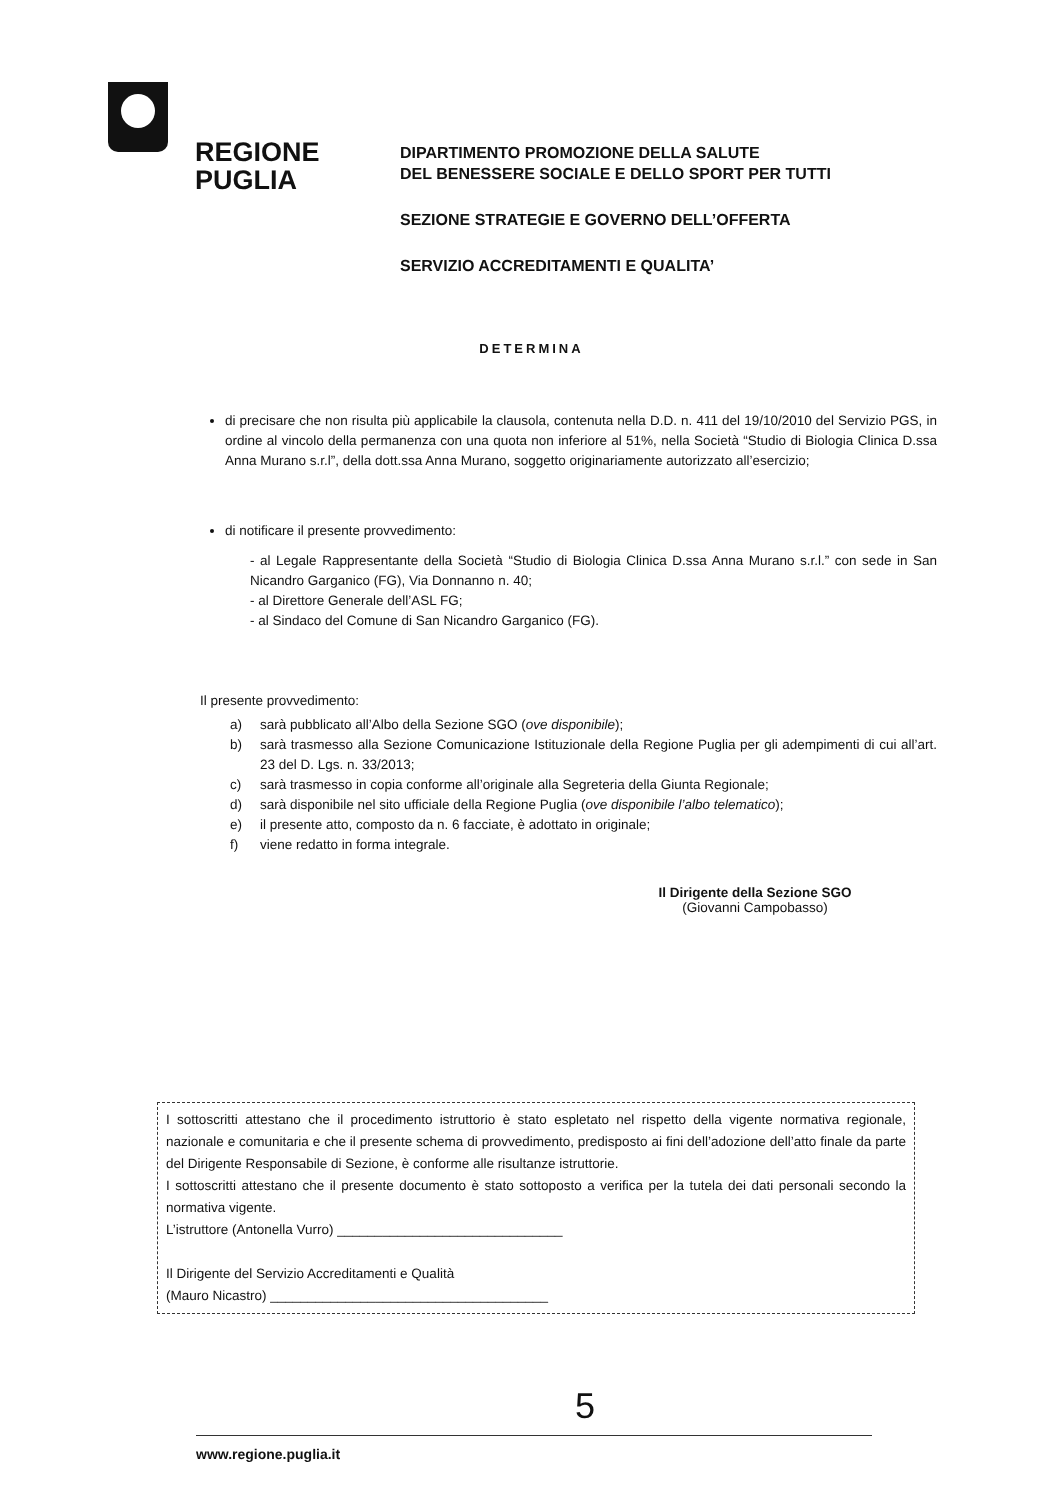REGIONE
PUGLIA
DIPARTIMENTO PROMOZIONE DELLA SALUTE
DEL BENESSERE SOCIALE E DELLO SPORT PER TUTTI
SEZIONE STRATEGIE E GOVERNO DELL’OFFERTA
SERVIZIO ACCREDITAMENTI E QUALITA’
DETERMINA
di precisare che non risulta più applicabile la clausola, contenuta nella D.D. n. 411 del 19/10/2010 del Servizio PGS, in ordine al vincolo della permanenza con una quota non inferiore al 51%, nella Società “Studio di Biologia Clinica D.ssa Anna Murano s.r.l”, della dott.ssa Anna Murano, soggetto originariamente autorizzato all’esercizio;
di notificare il presente provvedimento:
- al Legale Rappresentante della Società “Studio di Biologia Clinica D.ssa Anna Murano s.r.l.” con sede in San Nicandro Garganico (FG), Via Donnanno n. 40;
- al Direttore Generale dell’ASL FG;
- al Sindaco del Comune di San Nicandro Garganico (FG).
Il presente provvedimento:
a) sarà pubblicato all’Albo della Sezione SGO (ove disponibile);
b) sarà trasmesso alla Sezione Comunicazione Istituzionale della Regione Puglia per gli adempimenti di cui all’art. 23 del D. Lgs. n. 33/2013;
c) sarà trasmesso in copia conforme all’originale alla Segreteria della Giunta Regionale;
d) sarà disponibile nel sito ufficiale della Regione Puglia (ove disponibile l’albo telematico);
e) il presente atto, composto da n. 6 facciate, è adottato in originale;
f) viene redatto in forma integrale.
Il Dirigente della Sezione SGO
(Giovanni Campobasso)
I sottoscritti attestano che il procedimento istruttorio è stato espletato nel rispetto della vigente normativa regionale, nazionale e comunitaria e che il presente schema di provvedimento, predisposto ai fini dell’adozione dell’atto finale da parte del Dirigente Responsabile di Sezione, è conforme alle risultanze istruttorie.
I sottoscritti attestano che il presente documento è stato sottoposto a verifica per la tutela dei dati personali secondo la normativa vigente.
L’istruttore (Antonella Vurro) ______________________________
Il Dirigente del Servizio Accreditamenti e Qualità
(Mauro Nicastro) _____________________________________
5
www.regione.puglia.it